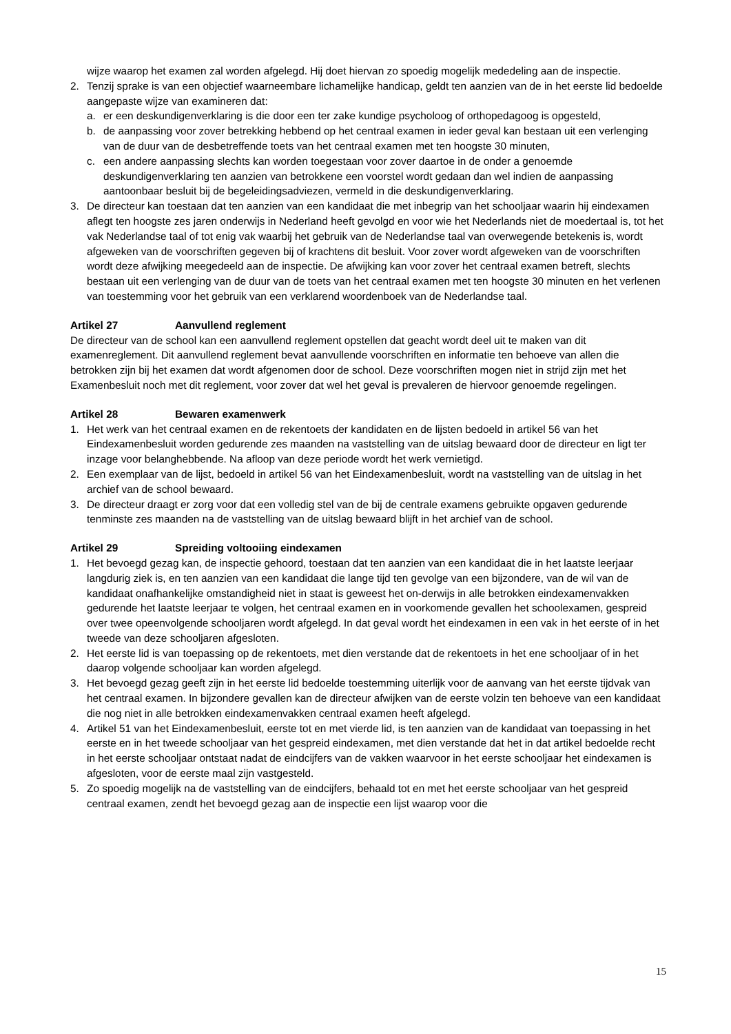wijze waarop het examen zal worden afgelegd. Hij doet hiervan zo spoedig mogelijk mededeling aan de inspectie.
2. Tenzij sprake is van een objectief waarneembare lichamelijke handicap, geldt ten aanzien van de in het eerste lid bedoelde aangepaste wijze van examineren dat:
a. er een deskundigenverklaring is die door een ter zake kundige psycholoog of orthopedagoog is opgesteld,
b. de aanpassing voor zover betrekking hebbend op het centraal examen in ieder geval kan bestaan uit een verlenging van de duur van de desbetreffende toets van het centraal examen met ten hoogste 30 minuten,
c. een andere aanpassing slechts kan worden toegestaan voor zover daartoe in de onder a genoemde deskundigenverklaring ten aanzien van betrokkene een voorstel wordt gedaan dan wel indien de aanpassing aantoonbaar besluit bij de begeleidingsadviezen, vermeld in die deskundigenverklaring.
3. De directeur kan toestaan dat ten aanzien van een kandidaat die met inbegrip van het schooljaar waarin hij eindexamen aflegt ten hoogste zes jaren onderwijs in Nederland heeft gevolgd en voor wie het Nederlands niet de moedertaal is, tot het vak Nederlandse taal of tot enig vak waarbij het gebruik van de Nederlandse taal van overwegende betekenis is, wordt afgeweken van de voorschriften gegeven bij of krachtens dit besluit. Voor zover wordt afgeweken van de voorschriften wordt deze afwijking meegedeeld aan de inspectie. De afwijking kan voor zover het centraal examen betreft, slechts bestaan uit een verlenging van de duur van de toets van het centraal examen met ten hoogste 30 minuten en het verlenen van toestemming voor het gebruik van een verklarend woordenboek van de Nederlandse taal.
Artikel 27 Aanvullend reglement
De directeur van de school kan een aanvullend reglement opstellen dat geacht wordt deel uit te maken van dit examenreglement. Dit aanvullend reglement bevat aanvullende voorschriften en informatie ten behoeve van allen die betrokken zijn bij het examen dat wordt afgenomen door de school. Deze voorschriften mogen niet in strijd zijn met het Examenbesluit noch met dit reglement, voor zover dat wel het geval is prevaleren de hiervoor genoemde regelingen.
Artikel 28 Bewaren examenwerk
1. Het werk van het centraal examen en de rekentoets der kandidaten en de lijsten bedoeld in artikel 56 van het Eindexamenbesluit worden gedurende zes maanden na vaststelling van de uitslag bewaard door de directeur en ligt ter inzage voor belanghebbende. Na afloop van deze periode wordt het werk vernietigd.
2. Een exemplaar van de lijst, bedoeld in artikel 56 van het Eindexamenbesluit, wordt na vaststelling van de uitslag in het archief van de school bewaard.
3. De directeur draagt er zorg voor dat een volledig stel van de bij de centrale examens gebruikte opgaven gedurende tenminste zes maanden na de vaststelling van de uitslag bewaard blijft in het archief van de school.
Artikel 29 Spreiding voltooiing eindexamen
1. Het bevoegd gezag kan, de inspectie gehoord, toestaan dat ten aanzien van een kandidaat die in het laatste leerjaar langdurig ziek is, en ten aanzien van een kandidaat die lange tijd ten gevolge van een bijzondere, van de wil van de kandidaat onafhankelijke omstandigheid niet in staat is geweest het on-derwijs in alle betrokken eindexamenvakken gedurende het laatste leerjaar te volgen, het centraal examen en in voorkomende gevallen het schoolexamen, gespreid over twee opeenvolgende schooljaren wordt afgelegd. In dat geval wordt het eindexamen in een vak in het eerste of in het tweede van deze schooljaren afgesloten.
2. Het eerste lid is van toepassing op de rekentoets, met dien verstande dat de rekentoets in het ene schooljaar of in het daarop volgende schooljaar kan worden afgelegd.
3. Het bevoegd gezag geeft zijn in het eerste lid bedoelde toestemming uiterlijk voor de aanvang van het eerste tijdvak van het centraal examen. In bijzondere gevallen kan de directeur afwijken van de eerste volzin ten behoeve van een kandidaat die nog niet in alle betrokken eindexamenvakken centraal examen heeft afgelegd.
4. Artikel 51 van het Eindexamenbesluit, eerste tot en met vierde lid, is ten aanzien van de kandidaat van toepassing in het eerste en in het tweede schooljaar van het gespreid eindexamen, met dien verstande dat het in dat artikel bedoelde recht in het eerste schooljaar ontstaat nadat de eindcijfers van de vakken waarvoor in het eerste schooljaar het eindexamen is afgesloten, voor de eerste maal zijn vastgesteld.
5. Zo spoedig mogelijk na de vaststelling van de eindcijfers, behaald tot en met het eerste schooljaar van het gespreid centraal examen, zendt het bevoegd gezag aan de inspectie een lijst waarop voor die
15